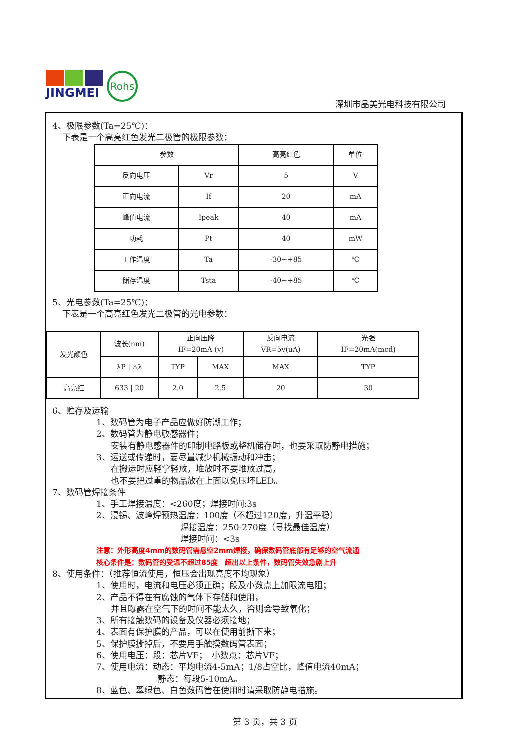JINGMEI
Rohs
深圳市晶美光电科技有限公司
4、极限参数(Ta=25℃)：
下表是一个高亮红色发光二极管的极限参数：
| 参数 | | 高亮红色 | 单位 |
| --- | --- | --- | --- |
| 反向电压 | Vr | 5 | V |
| 正向电流 | If | 20 | mA |
| 峰值电流 | Ipeak | 40 | mA |
| 功耗 | Pt | 40 | mW |
| 工作温度 | Ta | -30~+85 | ℃ |
| 储存温度 | Tsta | -40~+85 | ℃ |
5、光电参数(Ta=25℃)：
下表是一个高亮红色发光二极管的光电参数：
| 发光颜色 | 波长(nm) | 正向压降 IF=20mA (v) | | 反向电流 VR=5v(uA) | 光强 IF=20mA(mcd) |
| | λP / △λ | TYP | MAX | MAX | TYP |
| 高亮红 | 633 / 20 | 2.0 | 2.5 | 20 | 30 |
6、贮存及运输
1、数码管为电子产品应做好防潮工作；
2、数码管为静电敏感器件；
安装有静电感器件的印制电路板或整机储存时，也要采取防静电措施；
3、运送或传递时，要尽量减少机械振动和冲击；
在搬运时应轻拿轻放，堆放时不要堆放过高，
也不要把过重的物品放在上面以免压坏LED。
7、数码管焊接条件
1、手工焊接温度：<260度；焊接时间:3s
2、浸锡、波峰焊预热温度：100度（不超过120度，升温平稳）
焊接温度：250-270度（寻找最佳温度）
焊接时间：<3s
注意：外形高度4mm的数码管需悬空2mm焊接，确保数码管底部有足够的空气流通
核心条件是：数码管的受温不超过85度　超出以上条件，数码管失效急剧上升
8、使用条件：（推荐恒流使用，恒压会出现亮度不均现象）
1、使用时，电流和电压必须正确；段及小数点上加限流电阻；
2、产品不得在有腐蚀的气体下存储和使用，
并且曝露在空气下的时间不能太久，否则会导致氧化；
3、所有接触数码的设备及仪器必须接地；
4、表面有保护膜的产品，可以在使用前撕下来；
5、保护膜撕掉后，不要用手触摸数码管表面；
6、使用电压：段：芯片VF；　小数点：芯片VF；
7、使用电流：动态：平均电流4-5mA；1/8占空比，峰值电流40mA；
静态：每段5-10mA。
8、蓝色、翠绿色、白色数码管在使用时请采取防静电措施。
第 3 页，共 3 页